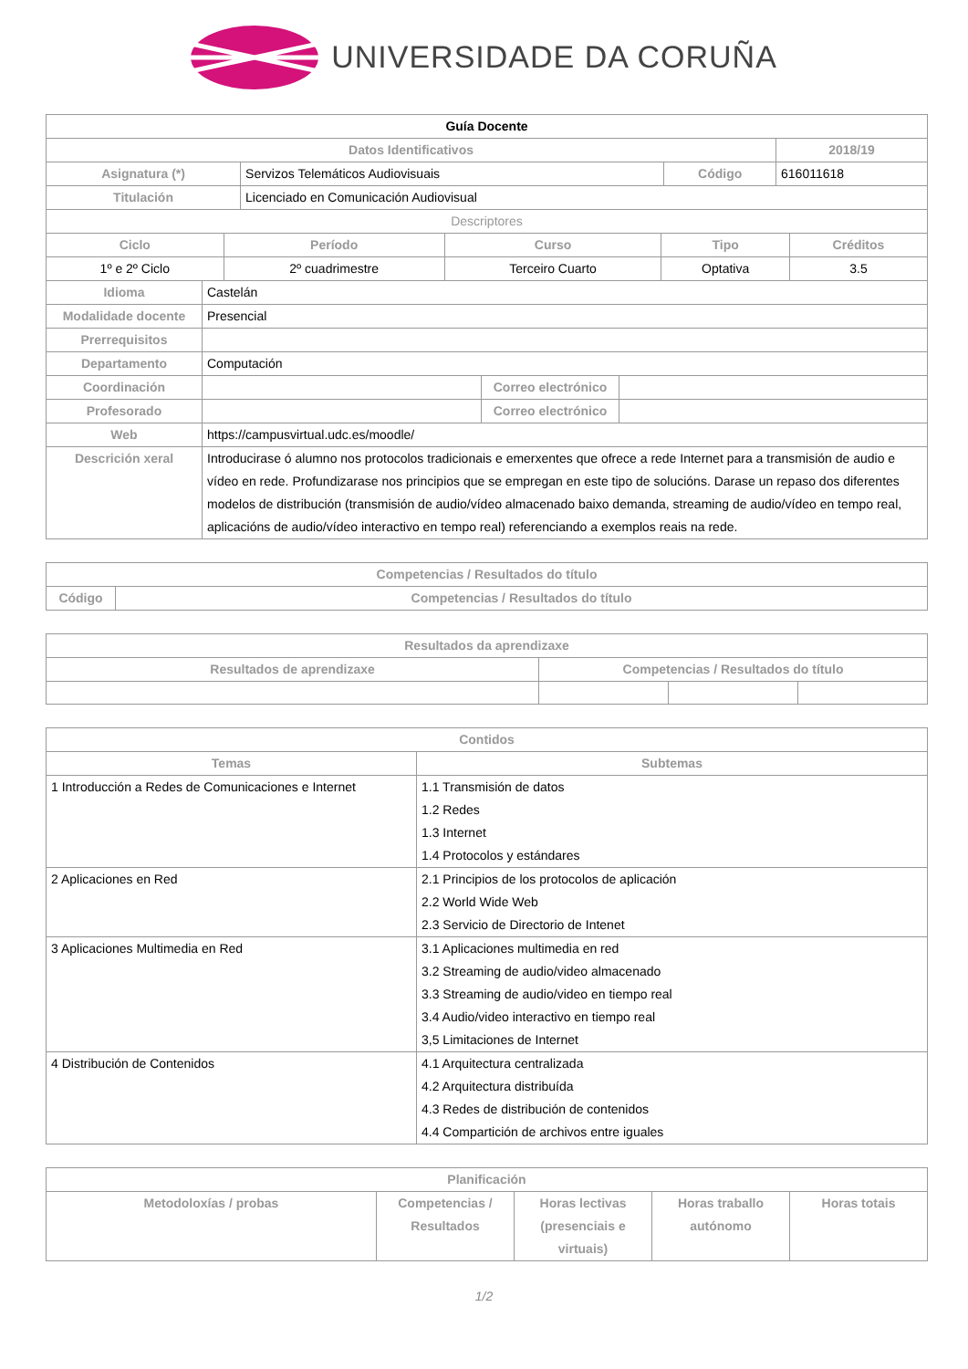UNIVERSIDADE DA CORUÑA
| Guía Docente | | | |
| Datos Identificativos | | | 2018/19 |
| Asignatura (*) | Servizos Telemáticos Audiovisuais | Código | 616011618 |
| Titulación | Licenciado en Comunicación Audiovisual | | |
| Descriptores | | | |
| Ciclo | Período | Curso | Tipo | Créditos |
| --- | --- | --- | --- | --- |
| 1º e 2º Ciclo | 2º cuadrimestre | Terceiro Cuarto | Optativa | 3.5 |
| Idioma | Castelán | | |
| Modalidade docente | Presencial | | |
| Prerrequisitos | | | |
| Departamento | Computación | | |
| Coordinación | | Correo electrónico | |
| Profesorado | | Correo electrónico | |
| Web | https://campusvirtual.udc.es/moodle/ | | |
| Descrición xeral | Introducirase ó alumno nos protocolos tradicionais e emerxentes que ofrece a rede Internet para a transmisión de audio e vídeo en rede. Profundizarase nos principios que se empregan en este tipo de solucións. Darase un repaso dos diferentes modelos de distribución (transmisión de audio/vídeo almacenado baixo demanda, streaming de audio/vídeo en tempo real, aplicacións de audio/vídeo interactivo en tempo real) referenciando a exemplos reais na rede. | | |
| Competencias / Resultados do título | |
| --- | --- |
| Código | Competencias / Resultados do título |
| Resultados da aprendizaxe | | | |
| --- | --- | --- | --- |
| Resultados de aprendizaxe | Competencias / Resultados do título | | |
| Contidos | |
| --- | --- |
| Temas | Subtemas |
| 1 Introducción a Redes de Comunicaciones e Internet | 1.1 Transmisión de datos 1.2 Redes 1.3 Internet 1.4 Protocolos y estándares |
| 2 Aplicaciones en Red | 2.1 Principios de los protocolos de aplicación 2.2 World Wide Web 2.3 Servicio de Directorio de Intenet |
| 3 Aplicaciones Multimedia en Red | 3.1 Aplicaciones multimedia en red 3.2 Streaming de audio/video almacenado 3.3 Streaming de audio/video en tiempo real 3.4 Audio/video interactivo en tiempo real 3,5 Limitaciones de Internet |
| 4 Distribución de Contenidos | 4.1 Arquitectura centralizada 4.2 Arquitectura distribuída 4.3 Redes de distribución de contenidos 4.4 Compartición de archivos entre iguales |
| Planificación | | | | |
| --- | --- | --- | --- | --- |
| Metodoloxías / probas | Competencias / Resultados | Horas lectivas (presenciais e virtuais) | Horas traballo autónomo | Horas totais |
1/2